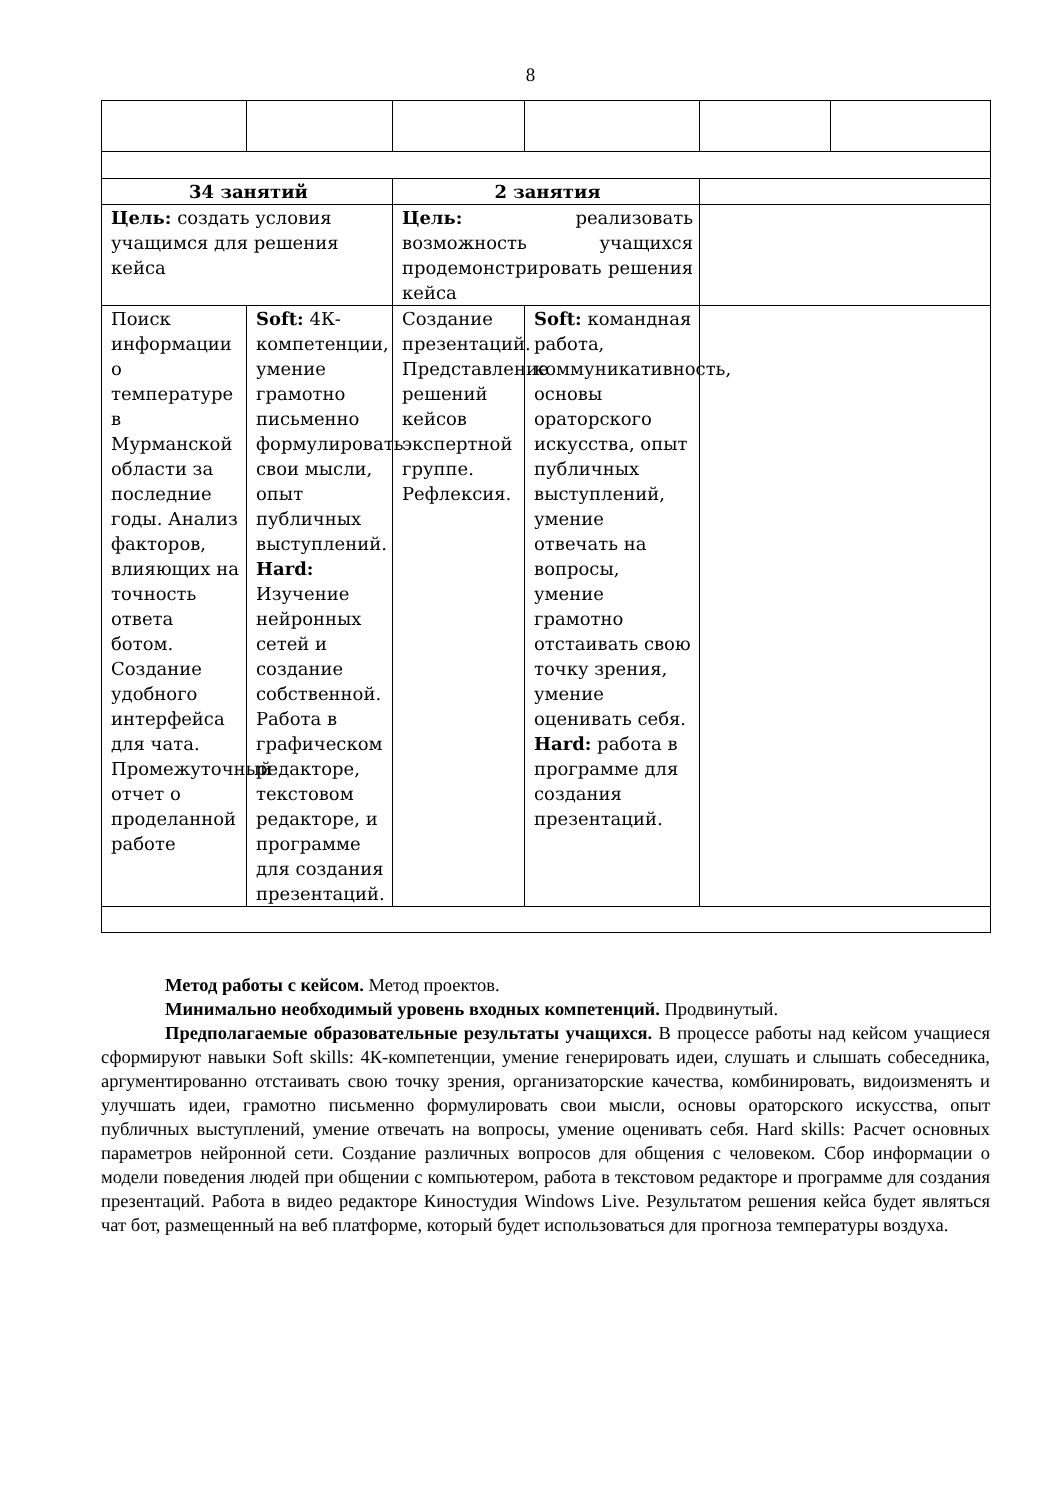8
| 34 занятий | | 2 занятия | | | |
| Цель: создать условия учащимся для решения кейса | | Цель: реализовать возможность учащихся продемонстрировать решения кейса | | | |
| Поиск информации о температуре в Мурманской области за последние годы. Анализ факторов, влияющих на точность ответа ботом. Создание удобного интерфейса для чата. Промежуточный отчет о проделанной работе | Soft: 4К-компетенции, умение грамотно письменно формулировать свои мысли, опыт публичных выступлений. Hard: Изучение нейронных сетей и создание собственной. Работа в графическом редакторе, текстовом редакторе, и программе для создания презентаций. | Создание презентаций. Представление решений кейсов экспертной группе. Рефлексия. | Soft: командная работа, коммуникативность, основы ораторского искусства, опыт публичных выступлений, умение отвечать на вопросы, умение грамотно отстаивать свою точку зрения, умение оценивать себя. Hard: работа в программе для создания презентаций. | | |
Метод работы с кейсом. Метод проектов.
Минимально необходимый уровень входных компетенций. Продвинутый.
Предполагаемые образовательные результаты учащихся. В процессе работы над кейсом учащиеся сформируют навыки Soft skills: 4К-компетенции, умение генерировать идеи, слушать и слышать собеседника, аргументированно отстаивать свою точку зрения, организаторские качества, комбинировать, видоизменять и улучшать идеи, грамотно письменно формулировать свои мысли, основы ораторского искусства, опыт публичных выступлений, умение отвечать на вопросы, умение оценивать себя. Hard skills: Расчет основных параметров нейронной сети. Создание различных вопросов для общения с человеком. Сбор информации о модели поведения людей при общении с компьютером, работа в текстовом редакторе и программе для создания презентаций. Работа в видео редакторе Киностудия Windows Live. Результатом решения кейса будет являться чат бот, размещенный на веб платформе, который будет использоваться для прогноза температуры воздуха.